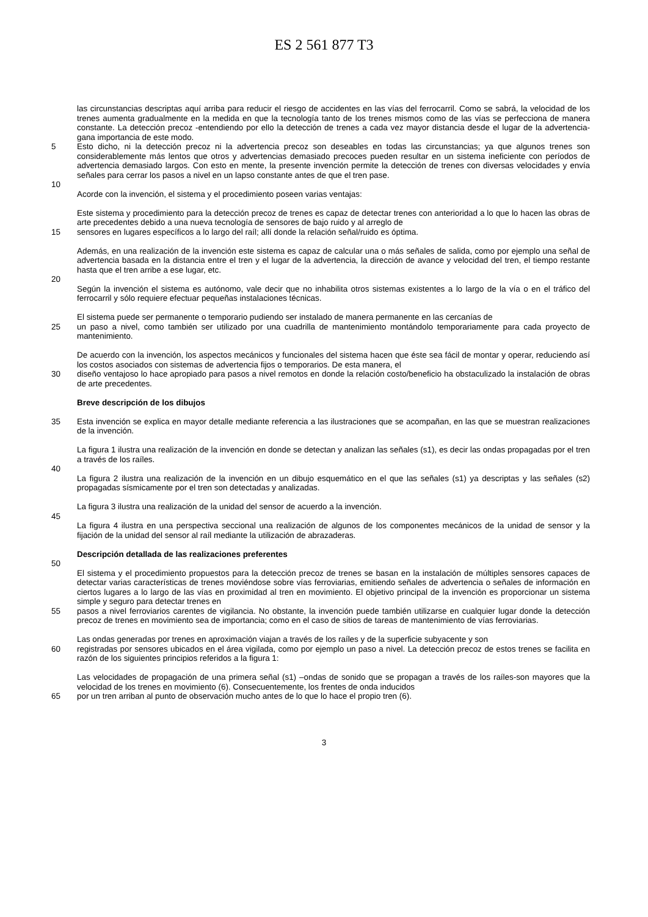ES 2 561 877 T3
las circunstancias descriptas aquí arriba para reducir el riesgo de accidentes en las vías del ferrocarril. Como se sabrá, la velocidad de los trenes aumenta gradualmente en la medida en que la tecnología tanto de los trenes mismos como de las vías se perfecciona de manera constante. La detección precoz -entendiendo por ello la detección de trenes a cada vez mayor distancia desde el lugar de la advertencia- gana importancia de este modo.
5 Esto dicho, ni la detección precoz ni la advertencia precoz son deseables en todas las circunstancias; ya que algunos trenes son considerablemente más lentos que otros y advertencias demasiado precoces pueden resultar en un sistema ineficiente con períodos de advertencia demasiado largos. Con esto en mente, la presente invención permite la detección de trenes con diversas velocidades y envía señales para cerrar los pasos a nivel en un lapso constante antes de que el tren pase.
10
Acorde con la invención, el sistema y el procedimiento poseen varias ventajas:
Este sistema y procedimiento para la detección precoz de trenes es capaz de detectar trenes con anterioridad a lo que lo hacen las obras de arte precedentes debido a una nueva tecnología de sensores de bajo ruido y al arreglo de
15 sensores en lugares específicos a lo largo del raíl; allí donde la relación señal/ruido es óptima.
Además, en una realización de la invención este sistema es capaz de calcular una o más señales de salida, como por ejemplo una señal de advertencia basada en la distancia entre el tren y el lugar de la advertencia, la dirección de avance y velocidad del tren, el tiempo restante hasta que el tren arribe a ese lugar, etc.
20
Según la invención el sistema es autónomo, vale decir que no inhabilita otros sistemas existentes a lo largo de la vía o en el tráfico del ferrocarril y sólo requiere efectuar pequeñas instalaciones técnicas.
El sistema puede ser permanente o temporario pudiendo ser instalado de manera permanente en las cercanías de
25 un paso a nivel, como también ser utilizado por una cuadrilla de mantenimiento montándolo temporariamente para cada proyecto de mantenimiento.
De acuerdo con la invención, los aspectos mecánicos y funcionales del sistema hacen que éste sea fácil de montar y operar, reduciendo así los costos asociados con sistemas de advertencia fijos o temporarios. De esta manera, el
30 diseño ventajoso lo hace apropiado para pasos a nivel remotos en donde la relación costo/beneficio ha obstaculizado la instalación de obras de arte precedentes.
Breve descripción de los dibujos
35 Esta invención se explica en mayor detalle mediante referencia a las ilustraciones que se acompañan, en las que se muestran realizaciones de la invención.
La figura 1 ilustra una realización de la invención en donde se detectan y analizan las señales (s1), es decir las ondas propagadas por el tren a través de los raíles.
40
La figura 2 ilustra una realización de la invención en un dibujo esquemático en el que las señales (s1) ya descriptas y las señales (s2) propagadas sísmicamente por el tren son detectadas y analizadas.
La figura 3 ilustra una realización de la unidad del sensor de acuerdo a la invención.
45
La figura 4 ilustra en una perspectiva seccional una realización de algunos de los componentes mecánicos de la unidad de sensor y la fijación de la unidad del sensor al raíl mediante la utilización de abrazaderas.
Descripción detallada de las realizaciones preferentes
50
El sistema y el procedimiento propuestos para la detección precoz de trenes se basan en la instalación de múltiples sensores capaces de detectar varias características de trenes moviéndose sobre vías ferroviarias, emitiendo señales de advertencia o señales de información en ciertos lugares a lo largo de las vías en proximidad al tren en movimiento. El objetivo principal de la invención es proporcionar un sistema simple y seguro para detectar trenes en
55 pasos a nivel ferroviarios carentes de vigilancia. No obstante, la invención puede también utilizarse en cualquier lugar donde la detección precoz de trenes en movimiento sea de importancia; como en el caso de sitios de tareas de mantenimiento de vías ferroviarias.
Las ondas generadas por trenes en aproximación viajan a través de los raíles y de la superficie subyacente y son
60 registradas por sensores ubicados en el área vigilada, como por ejemplo un paso a nivel. La detección precoz de estos trenes se facilita en razón de los siguientes principios referidos a la figura 1:
Las velocidades de propagación de una primera señal (s1) –ondas de sonido que se propagan a través de los raíles-son mayores que la velocidad de los trenes en movimiento (6). Consecuentemente, los frentes de onda inducidos
65 por un tren arriban al punto de observación mucho antes de lo que lo hace el propio tren (6).
3